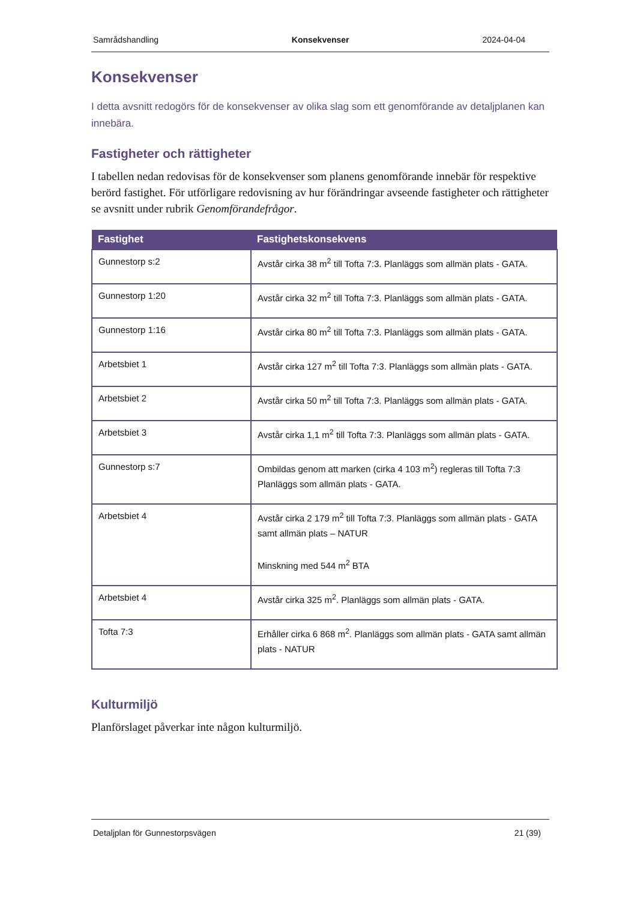Samrådshandling Konsekvenser 2024-04-04
Konsekvenser
I detta avsnitt redogörs för de konsekvenser av olika slag som ett genomförande av detaljplanen kan innebära.
Fastigheter och rättigheter
I tabellen nedan redovisas för de konsekvenser som planens genomförande innebär för respektive berörd fastighet. För utförligare redovisning av hur förändringar avseende fastigheter och rättigheter se avsnitt under rubrik Genomförandefrågor.
| Fastighet | Fastighetskonsekvens |
| --- | --- |
| Gunnestorp s:2 | Avstår cirka 38 m<sup>2</sup> till Tofta 7:3. Planläggs som allmän plats - GATA. |
| Gunnestorp 1:20 | Avstår cirka 32 m<sup>2</sup> till Tofta 7:3. Planläggs som allmän plats - GATA. |
| Gunnestorp 1:16 | Avstår cirka 80 m<sup>2</sup> till Tofta 7:3. Planläggs som allmän plats - GATA. |
| Arbetsbiet 1 | Avstår cirka 127 m<sup>2</sup> till Tofta 7:3. Planläggs som allmän plats - GATA. |
| Arbetsbiet 2 | Avstår cirka 50 m<sup>2</sup> till Tofta 7:3. Planläggs som allmän plats - GATA. |
| Arbetsbiet 3 | Avstår cirka 1,1 m<sup>2</sup> till Tofta 7:3. Planläggs som allmän plats - GATA. |
| Gunnestorp s:7 | Ombildas genom att marken (cirka 4 103 m<sup>2</sup>) regleras till Tofta 7:3 Planläggs som allmän plats - GATA. |
| Arbetsbiet 4 | Avstår cirka 2 179 m<sup>2</sup> till Tofta 7:3. Planläggs som allmän plats - GATA samt allmän plats – NATUR Minskning med 544 m<sup>2</sup> BTA |
| Arbetsbiet 4 | Avstår cirka 325 m<sup>2</sup>. Planläggs som allmän plats - GATA. |
| Tofta 7:3 | Erhåller cirka 6 868 m<sup>2</sup>. Planläggs som allmän plats - GATA samt allmän plats - NATUR |
Kulturmiljö
Planförslaget påverkar inte någon kulturmiljö.
Detaljplan för Gunnestorpsvägen 21 (39)